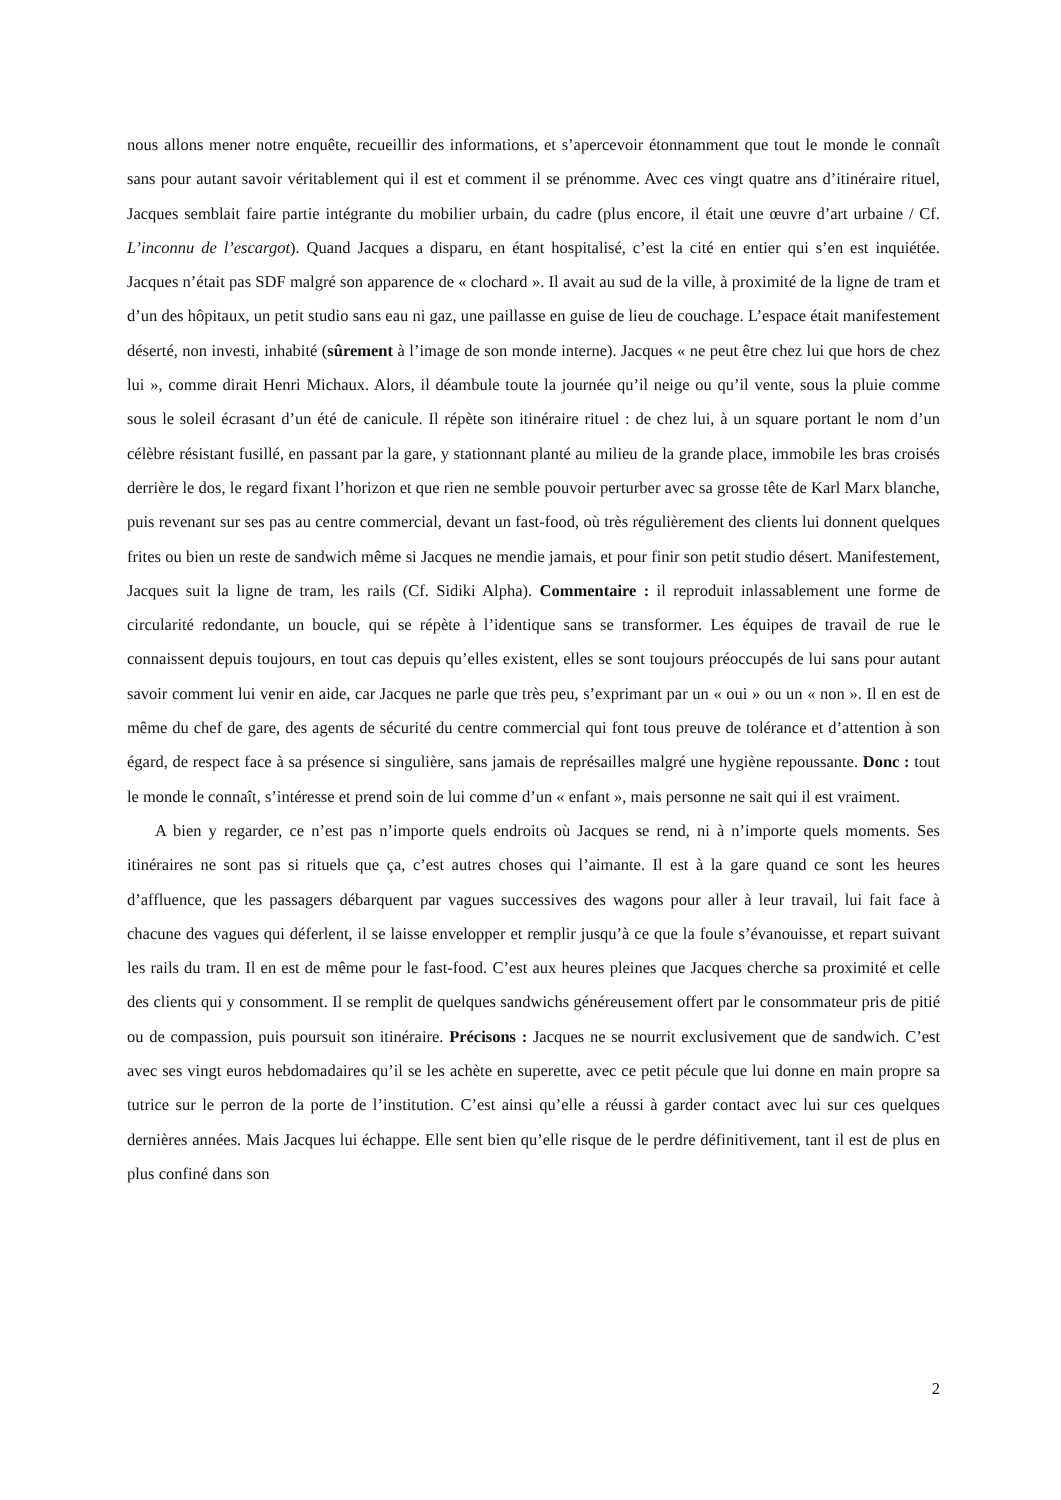nous allons mener notre enquête, recueillir des informations, et s’apercevoir étonnamment que tout le monde le connaît sans pour autant savoir véritablement qui il est et comment il se prénomme. Avec ces vingt quatre ans d’itinéraire rituel, Jacques semblait faire partie intégrante du mobilier urbain, du cadre (plus encore, il était une œuvre d’art urbaine / Cf. L’inconnu de l’escargot). Quand Jacques a disparu, en étant hospitalisé, c’est la cité en entier qui s’en est inquiétée. Jacques n’était pas SDF malgré son apparence de « clochard ». Il avait au sud de la ville, à proximité de la ligne de tram et d’un des hôpitaux, un petit studio sans eau ni gaz, une paillasse en guise de lieu de couchage. L’espace était manifestement déserté, non investi, inhabité (sûrement à l’image de son monde interne). Jacques « ne peut être chez lui que hors de chez lui », comme dirait Henri Michaux. Alors, il déambule toute la journée qu’il neige ou qu’il vente, sous la pluie comme sous le soleil écrasant d’un été de canicule. Il répète son itinéraire rituel : de chez lui, à un square portant le nom d’un célèbre résistant fusillé, en passant par la gare, y stationnant planté au milieu de la grande place, immobile les bras croisés derrière le dos, le regard fixant l’horizon et que rien ne semble pouvoir perturber avec sa grosse tête de Karl Marx blanche, puis revenant sur ses pas au centre commercial, devant un fast-food, où très régulièrement des clients lui donnent quelques frites ou bien un reste de sandwich même si Jacques ne mendie jamais, et pour finir son petit studio désert. Manifestement, Jacques suit la ligne de tram, les rails (Cf. Sidiki Alpha). Commentaire : il reproduit inlassablement une forme de circularité redondante, un boucle, qui se répète à l’identique sans se transformer. Les équipes de travail de rue le connaissent depuis toujours, en tout cas depuis qu’elles existent, elles se sont toujours préoccupés de lui sans pour autant savoir comment lui venir en aide, car Jacques ne parle que très peu, s’exprimant par un « oui » ou un « non ». Il en est de même du chef de gare, des agents de sécurité du centre commercial qui font tous preuve de tolérance et d’attention à son égard, de respect face à sa présence si singulière, sans jamais de représailles malgré une hygiène repoussante. Donc : tout le monde le connaît, s’intéresse et prend soin de lui comme d’un « enfant », mais personne ne sait qui il est vraiment.
A bien y regarder, ce n’est pas n’importe quels endroits où Jacques se rend, ni à n’importe quels moments. Ses itinéraires ne sont pas si rituels que ça, c’est autres choses qui l’aimante. Il est à la gare quand ce sont les heures d’affluence, que les passagers débarquent par vagues successives des wagons pour aller à leur travail, lui fait face à chacune des vagues qui déferlent, il se laisse envelopper et remplir jusqu’à ce que la foule s’évanouisse, et repart suivant les rails du tram. Il en est de même pour le fast-food. C’est aux heures pleines que Jacques cherche sa proximité et celle des clients qui y consomment. Il se remplit de quelques sandwichs généreusement offert par le consommateur pris de pitié ou de compassion, puis poursuit son itinéraire. Précisons : Jacques ne se nourrit exclusivement que de sandwich. C’est avec ses vingt euros hebdomadaires qu’il se les achète en superette, avec ce petit pécule que lui donne en main propre sa tutrice sur le perron de la porte de l’institution. C’est ainsi qu’elle a réussi à garder contact avec lui sur ces quelques dernières années. Mais Jacques lui échappe. Elle sent bien qu’elle risque de le perdre définitivement, tant il est de plus en plus confiné dans son
2